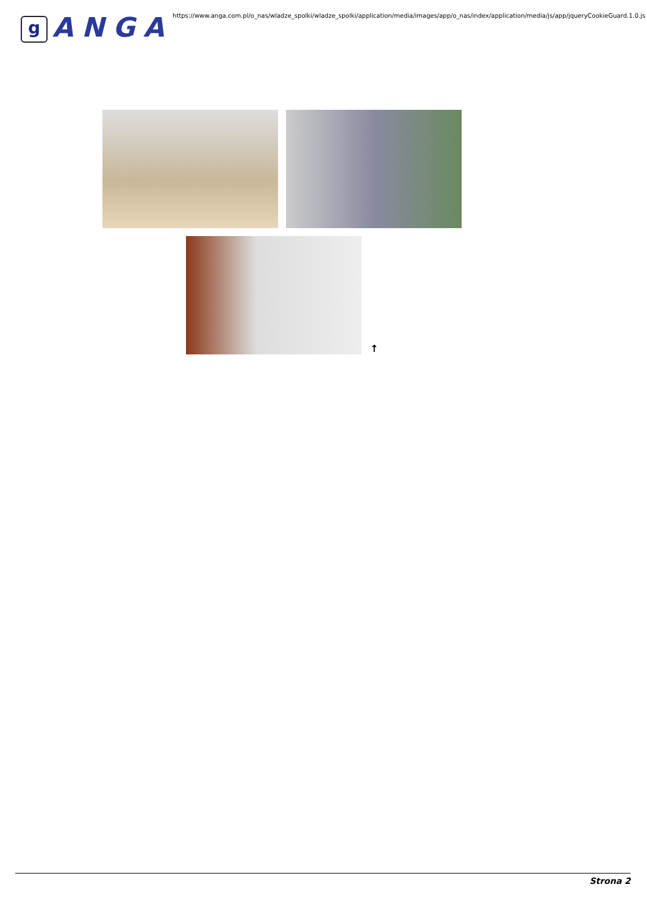g
ANGA
https://www.anga.com.pl/o_nas/wladze_spolki/wladze_spolki/application/media/images/app/o_nas/index/application/media/js/app/jqueryCookieGuard.1.0.js
↑
Strona 2